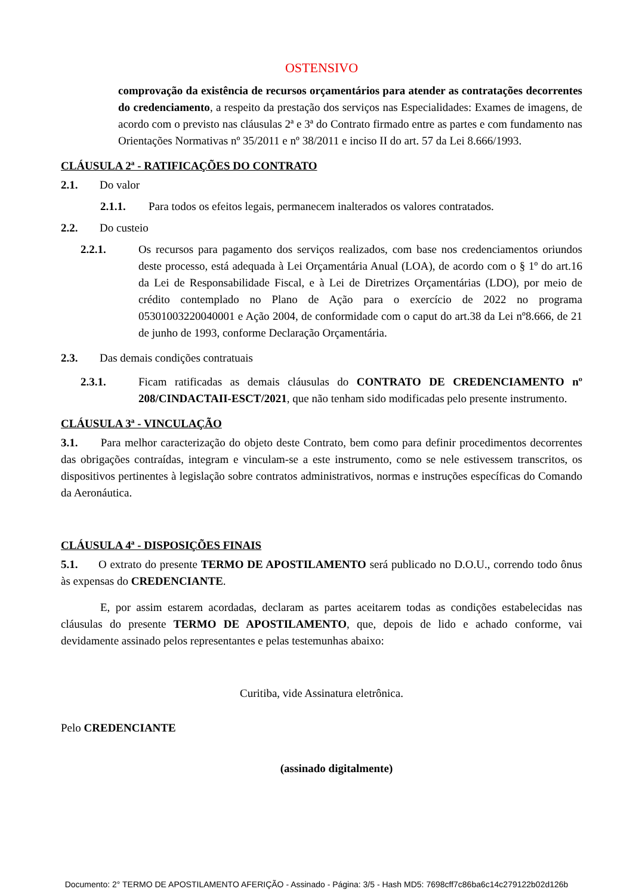OSTENSIVO
comprovação da existência de recursos orçamentários para atender as contratações decorrentes do credenciamento, a respeito da prestação dos serviços nas Especialidades: Exames de imagens, de acordo com o previsto nas cláusulas 2ª e 3ª do Contrato firmado entre as partes e com fundamento nas Orientações Normativas nº 35/2011 e nº 38/2011 e inciso II do art. 57 da Lei 8.666/1993.
CLÁUSULA 2ª - RATIFICAÇÕES DO CONTRATO
2.1. Do valor
2.1.1. Para todos os efeitos legais, permanecem inalterados os valores contratados.
2.2. Do custeio
2.2.1. Os recursos para pagamento dos serviços realizados, com base nos credenciamentos oriundos deste processo, está adequada à Lei Orçamentária Anual (LOA), de acordo com o § 1º do art.16 da Lei de Responsabilidade Fiscal, e à Lei de Diretrizes Orçamentárias (LDO), por meio de crédito contemplado no Plano de Ação para o exercício de 2022 no programa 05301003220040001 e Ação 2004, de conformidade com o caput do art.38 da Lei nº8.666, de 21 de junho de 1993, conforme Declaração Orçamentária.
2.3. Das demais condições contratuais
2.3.1. Ficam ratificadas as demais cláusulas do CONTRATO DE CREDENCIAMENTO nº 208/CINDACTAII-ESCT/2021, que não tenham sido modificadas pelo presente instrumento.
CLÁUSULA 3ª - VINCULAÇÃO
3.1. Para melhor caracterização do objeto deste Contrato, bem como para definir procedimentos decorrentes das obrigações contraídas, integram e vinculam-se a este instrumento, como se nele estivessem transcritos, os dispositivos pertinentes à legislação sobre contratos administrativos, normas e instruções específicas do Comando da Aeronáutica.
CLÁUSULA 4ª - DISPOSIÇÕES FINAIS
5.1. O extrato do presente TERMO DE APOSTILAMENTO será publicado no D.O.U., correndo todo ônus às expensas do CREDENCIANTE.
E, por assim estarem acordadas, declaram as partes aceitarem todas as condições estabelecidas nas cláusulas do presente TERMO DE APOSTILAMENTO, que, depois de lido e achado conforme, vai devidamente assinado pelos representantes e pelas testemunhas abaixo:
Curitiba, vide Assinatura eletrônica.
Pelo CREDENCIANTE
(assinado digitalmente)
Documento: 2° TERMO DE APOSTILAMENTO AFERIÇÃO - Assinado - Página: 3/5 - Hash MD5: 7698cff7c86ba6c14c279122b02d126b